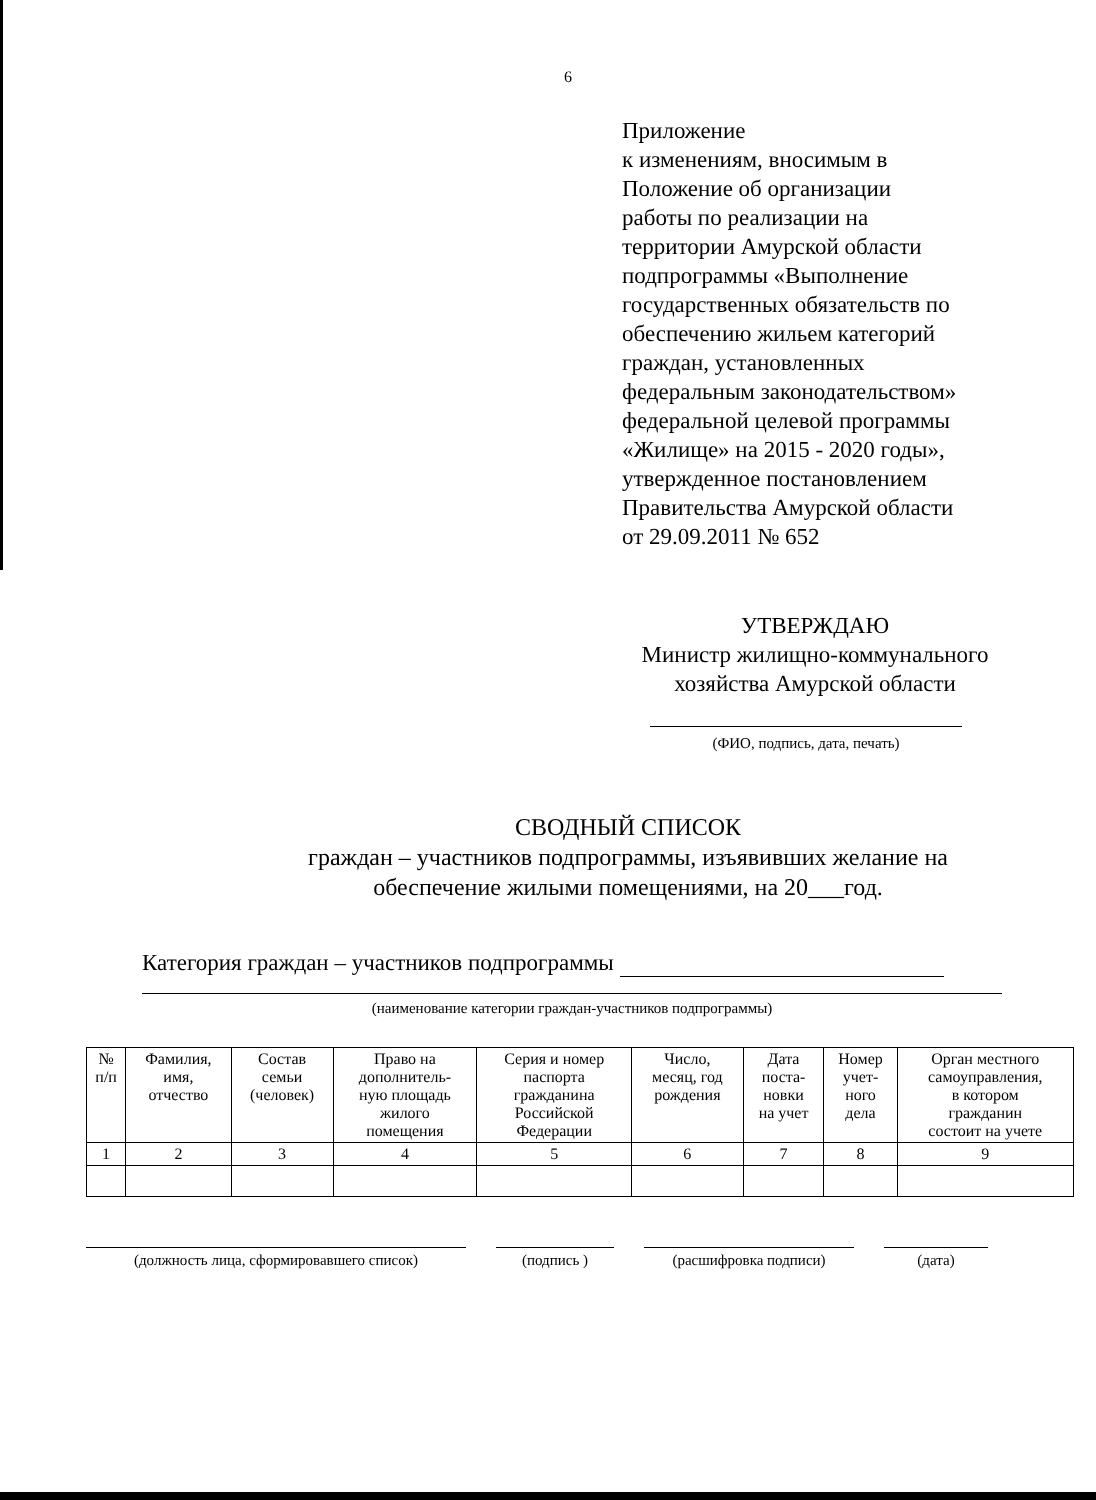6
Приложение
к изменениям, вносимым в
Положение об организации
работы по реализации на
территории Амурской области
подпрограммы «Выполнение
государственных обязательств по
обеспечению жильем категорий
граждан, установленных
федеральным законодательством»
федеральной целевой программы
«Жилище» на 2015 - 2020 годы»,
утвержденное постановлением
Правительства Амурской области
от 29.09.2011 № 652
УТВЕРЖДАЮ
Министр жилищно-коммунального
хозяйства Амурской области
(ФИО, подпись, дата, печать)
СВОДНЫЙ СПИСОК
граждан – участников подпрограммы, изъявивших желание на
обеспечение жилыми помещениями, на 20___год.
Категория граждан – участников подпрограммы
(наименование категории граждан-участников подпрограммы)
| № п/п | Фамилия, имя, отчество | Состав семьи (человек) | Право на дополнитель- ную площадь жилого помещения | Серия и номер паспорта гражданина Российской Федерации | Число, месяц, год рождения | Дата поста- новки на учет | Номер учет- ного дела | Орган местного самоуправления, в котором гражданин состоит на учете |
| --- | --- | --- | --- | --- | --- | --- | --- | --- |
| 1 | 2 | 3 | 4 | 5 | 6 | 7 | 8 | 9 |
(должность лица, сформировавшего список) (подпись ) (расшифровка подписи) (дата)